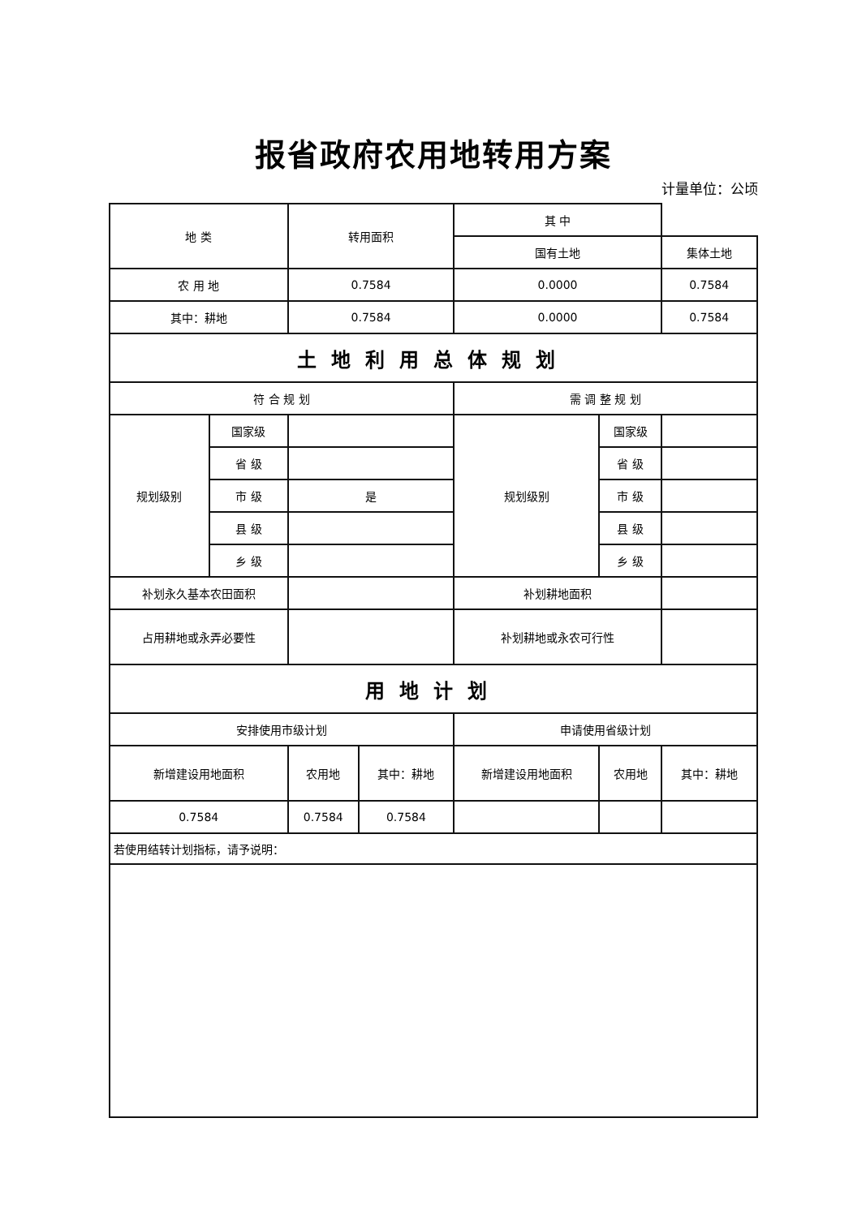报省政府农用地转用方案
计量单位：公顷
| 地 类 | | 转用面积 | | 其 中 | | |
| --- | --- | --- | --- | --- | --- | --- |
| | | | | 国有土地 | | 集体土地 |
| 农 用 地 | | 0.7584 | | 0.0000 | | 0.7584 |
| 其中：耕地 | | 0.7584 | | 0.0000 | | 0.7584 |
| 土地利用总体规划 | | | | | | |
| 符 合 规 划 | | | | 需 调 整 规 划 | | |
| 规划级别 | 国家级 | | | 规划级别 | 国家级 | |
| | 省 级 | | | | 省 级 | |
| | 市 级 | 是 | | | 市 级 | |
| | 县 级 | | | | 县 级 | |
| | 乡 级 | | | | 乡 级 | |
| 补划永久基本农田面积 | | | | 补划耕地面积 | | |
| 占用耕地或永弄必要性 | | | | 补划耕地或永农可行性 | | |
| 用地计划 | | | | | | |
| 安排使用市级计划 | | | | 申请使用省级计划 | | |
| 新增建设用地面积 | | 农用地 | 其中：耕地 | 新增建设用地面积 | 农用地 | 其中：耕地 |
| 0.7584 | | 0.7584 | 0.7584 | | | |
| 若使用结转计划指标，请予说明： | | | | | | |